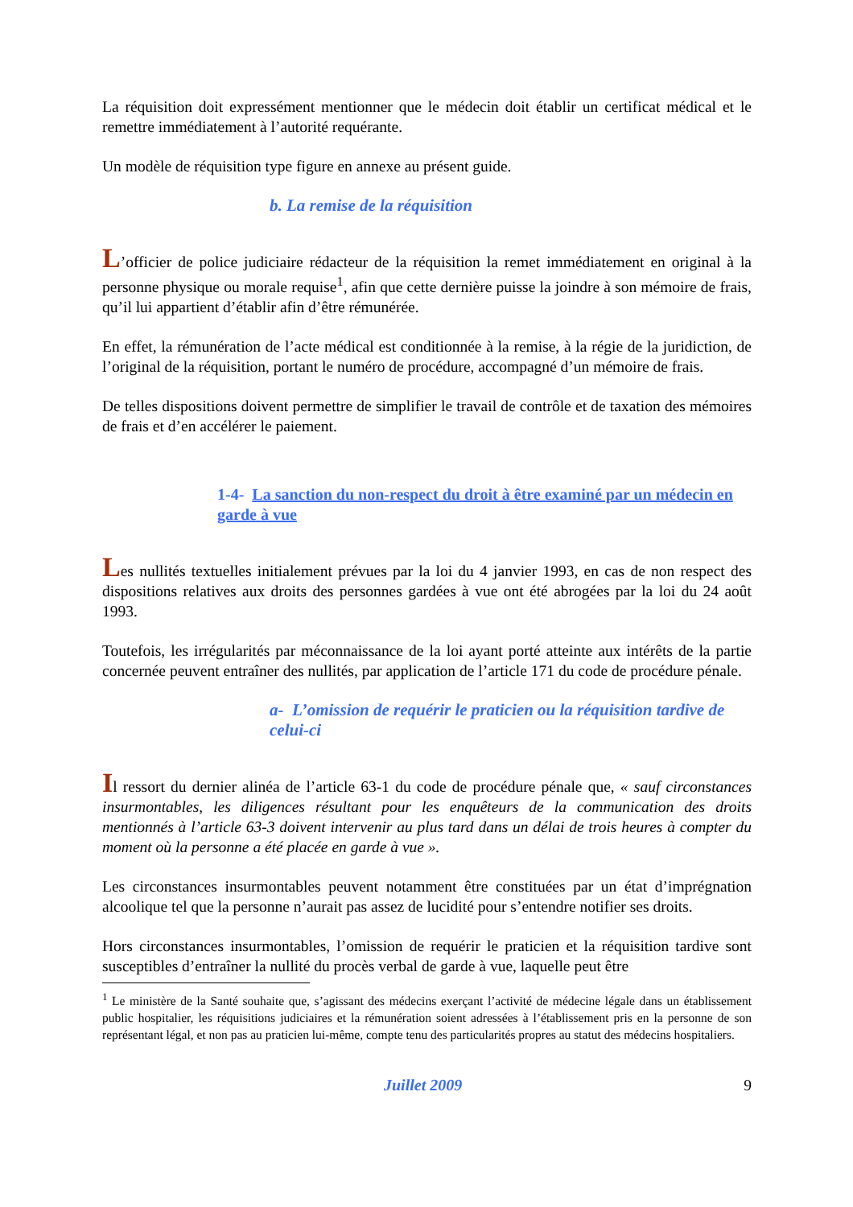La réquisition doit expressément mentionner que le médecin doit établir un certificat médical et le remettre immédiatement à l’autorité requérante.
Un modèle de réquisition type figure en annexe au présent guide.
b. La remise de la réquisition
L’officier de police judiciaire rédacteur de la réquisition la remet immédiatement en original à la personne physique ou morale requise<sup>1</sup>, afin que cette dernière puisse la joindre à son mémoire de frais, qu’il lui appartient d’établir afin d’être rémunérée.
En effet, la rémunération de l’acte médical est conditionnée à la remise, à la régie de la juridiction, de l’original de la réquisition, portant le numéro de procédure, accompagné d’un mémoire de frais.
De telles dispositions doivent permettre de simplifier le travail de contrôle et de taxation des mémoires de frais et d’en accélérer le paiement.
1-4- La sanction du non-respect du droit à être examiné par un médecin en garde à vue
Les nullités textuelles initialement prévues par la loi du 4 janvier 1993, en cas de non respect des dispositions relatives aux droits des personnes gardées à vue ont été abrogées par la loi du 24 août 1993.
Toutefois, les irrégularités par méconnaissance de la loi ayant porté atteinte aux intérêts de la partie concernée peuvent entraîner des nullités, par application de l’article 171 du code de procédure pénale.
a- L’omission de requérir le praticien ou la réquisition tardive de celui-ci
Il ressort du dernier alinéa de l’article 63-1 du code de procédure pénale que, « sauf circonstances insurmontables, les diligences résultant pour les enquêteurs de la communication des droits mentionnés à l’article 63-3 doivent intervenir au plus tard dans un délai de trois heures à compter du moment où la personne a été placée en garde à vue ».
Les circonstances insurmontables peuvent notamment être constituées par un état d’imprégnation alcoolique tel que la personne n’aurait pas assez de lucidité pour s’entendre notifier ses droits.
Hors circonstances insurmontables, l’omission de requérir le praticien et la réquisition tardive sont susceptibles d’entraîner la nullité du procès verbal de garde à vue, laquelle peut être
<sup>1</sup> Le ministère de la Santé souhaite que, s’agissant des médecins exerçant l’activité de médecine légale dans un établissement public hospitalier, les réquisitions judiciaires et la rémunération soient adressées à l’établissement pris en la personne de son représentant légal, et non pas au praticien lui-même, compte tenu des particularités propres au statut des médecins hospitaliers.
Juillet 2009 9